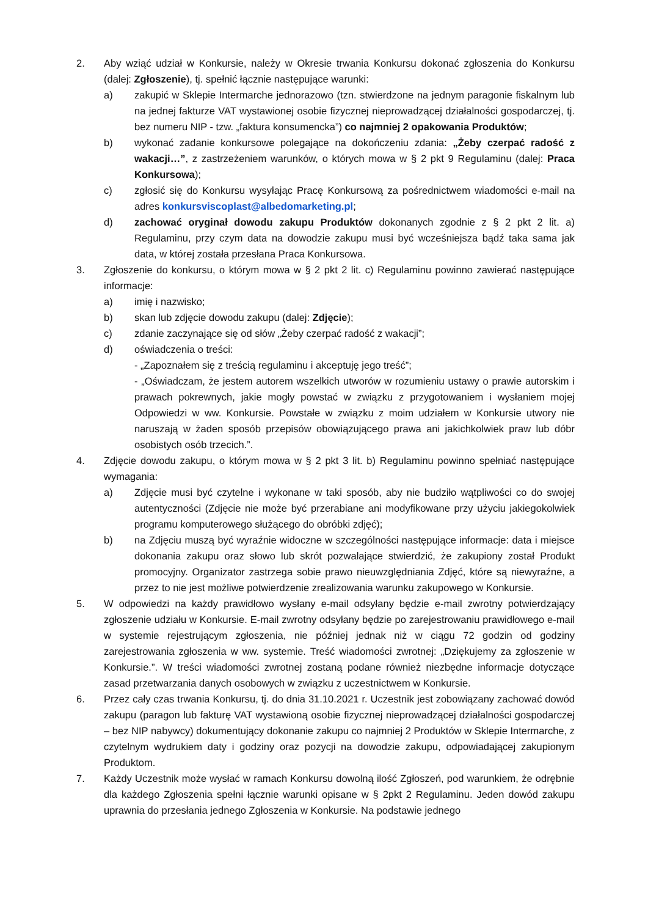2. Aby wziąć udział w Konkursie, należy w Okresie trwania Konkursu dokonać zgłoszenia do Konkursu (dalej: Zgłoszenie), tj. spełnić łącznie następujące warunki:
a) zakupić w Sklepie Intermarche jednorazowo (tzn. stwierdzone na jednym paragonie fiskalnym lub na jednej fakturze VAT wystawionej osobie fizycznej nieprowadzącej działalności gospodarczej, tj. bez numeru NIP - tzw. „faktura konsumencka”) co najmniej 2 opakowania Produktów;
b) wykonać zadanie konkursowe polegające na dokończeniu zdania: „Żeby czerpać radość z wakacji…”, z zastrzeżeniem warunków, o których mowa w § 2 pkt 9 Regulaminu (dalej: Praca Konkursowa);
c) zgłosić się do Konkursu wysyłając Pracę Konkursową za pośrednictwem wiadomości e-mail na adres konkursviscoplast@albedomarketing.pl;
d) zachować oryginał dowodu zakupu Produktów dokonanych zgodnie z § 2 pkt 2 lit. a) Regulaminu, przy czym data na dowodzie zakupu musi być wcześniejsza bądź taka sama jak data, w której została przesłana Praca Konkursowa.
3. Zgłoszenie do konkursu, o którym mowa w § 2 pkt 2 lit. c) Regulaminu powinno zawierać następujące informacje:
a) imię i nazwisko;
b) skan lub zdjęcie dowodu zakupu (dalej: Zdjęcie);
c) zdanie zaczynające się od słów „Żeby czerpać radość z wakacji”;
d) oświadczenia o treści:
- „Zapoznałem się z treścią regulaminu i akceptuję jego treść”;
- „Oświadczam, że jestem autorem wszelkich utworów w rozumieniu ustawy o prawie autorskim i prawach pokrewnych, jakie mogły powstać w związku z przygotowaniem i wysłaniem mojej Odpowiedzi w ww. Konkursie. Powstałe w związku z moim udziałem w Konkursie utwory nie naruszają w żaden sposób przepisów obowiązującego prawa ani jakichkolwiek praw lub dóbr osobistych osób trzecich.”.
4. Zdjęcie dowodu zakupu, o którym mowa w § 2 pkt 3 lit. b) Regulaminu powinno spełniać następujące wymagania:
a) Zdjęcie musi być czytelne i wykonane w taki sposób, aby nie budziło wątpliwości co do swojej autentyczności (Zdjęcie nie może być przerabiane ani modyfikowane przy użyciu jakiegokolwiek programu komputerowego służącego do obróbki zdjęć);
b) na Zdjęciu muszą być wyraźnie widoczne w szczególności następujące informacje: data i miejsce dokonania zakupu oraz słowo lub skrót pozwalające stwierdzić, że zakupiony został Produkt promocyjny. Organizator zastrzega sobie prawo nieuwzględniania Zdjęć, które są niewyraźne, a przez to nie jest możliwe potwierdzenie zrealizowania warunku zakupowego w Konkursie.
5. W odpowiedzi na każdy prawidłowo wysłany e-mail odsyłany będzie e-mail zwrotny potwierdzający zgłoszenie udziału w Konkursie. E-mail zwrotny odsyłany będzie po zarejestrowaniu prawidłowego e-mail w systemie rejestrującym zgłoszenia, nie później jednak niż w ciągu 72 godzin od godziny zarejestrowania zgłoszenia w ww. systemie. Treść wiadomości zwrotnej: „Dziękujemy za zgłoszenie w Konkursie.”. W treści wiadomości zwrotnej zostaną podane również niezbędne informacje dotyczące zasad przetwarzania danych osobowych w związku z uczestnictwem w Konkursie.
6. Przez cały czas trwania Konkursu, tj. do dnia 31.10.2021 r. Uczestnik jest zobowiązany zachować dowód zakupu (paragon lub fakturę VAT wystawioną osobie fizycznej nieprowadzącej działalności gospodarczej – bez NIP nabywcy) dokumentujący dokonanie zakupu co najmniej 2 Produktów w Sklepie Intermarche, z czytelnym wydrukiem daty i godziny oraz pozycji na dowodzie zakupu, odpowiadającej zakupionym Produktom.
7. Każdy Uczestnik może wysłać w ramach Konkursu dowolną ilość Zgłoszeń, pod warunkiem, że odrębnie dla każdego Zgłoszenia spełni łącznie warunki opisane w § 2pkt 2 Regulaminu. Jeden dowód zakupu uprawnia do przesłania jednego Zgłoszenia w Konkursie. Na podstawie jednego